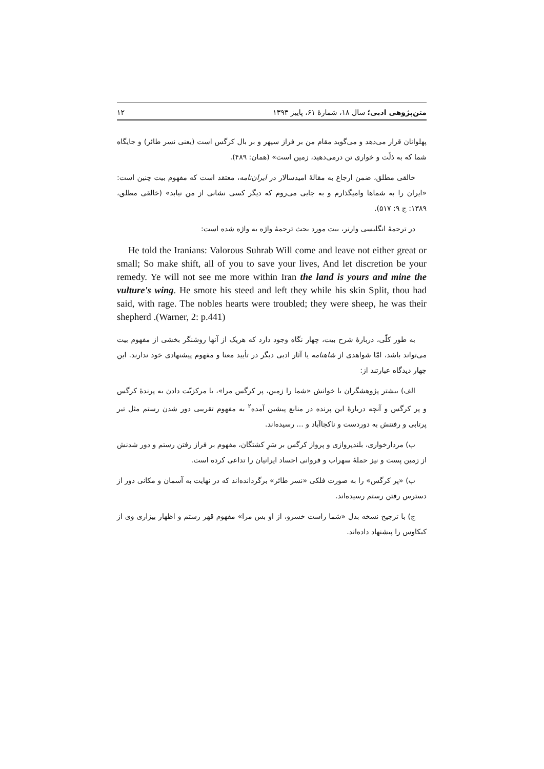متن‌پژوهی ادبی؛ سال ۱۸، شمارهٔ ۶۱، پاییز ۱۳۹۳ ۱۲
پهلوانان قرار می‌دهد و می‌گوید مقام من بر فراز سپهر و بر بال کرگس است (یعنی نسر طائر) و جایگاه شما که به ذلّت و خواری تن درمی‌دهید، زمین است» (همان: ۴۸۹).
خالقی مطلق، ضمن ارجاع به مقالهٔ امیدسالار در ایران‌نامه، معتقد است که مفهوم بیت چنین است: «ایران را به شماها وامیگذارم و به جایی می‌روم که دیگر کسی نشانی از من نیابد» (خالقی مطلق، ۱۳۸۹: ج ۹: ۵۱۷).
در ترجمهٔ انگلیسی وارنر، بیت مورد بحث ترجمهٔ واژه به واژه شده است:
He told the Iranians: Valorous Suhrab Will come and leave not either great or small; So make shift, all of you to save your lives, And let discretion be your remedy. Ye will not see me more within Iran the land is yours and mine the vulture's wing. He smote his steed and left they while his skin Split, thou had said, with rage. The nobles hearts were troubled; they were sheep, he was their shepherd .(Warner, 2: p.441)
به طور کلّی، دربارهٔ شرح بیت، چهار نگاه وجود دارد که هریک از آنها روشنگر بخشی از مفهوم بیت می‌تواند باشد، امّا شواهدی از شاهنامه یا آثار ادبی دیگر در تأیید معنا و مفهوم پیشنهادی خود ندارند. این چهار دیدگاه عبارتند از:
الف) بیشتر پژوهشگران با خوانش «شما را زمین، پر کرگس مرا»، با مرکزیّت دادن به پرندهٔ کرگس و پر کرگس و آنچه دربارهٔ این پرنده در منابع پیشین آمده<sup>۲</sup> به مفهوم تقریبی دور شدن رستم مثل تیر پرتابی و رفتنش به دوردست و ناکجاآباد و ... رسیده‌اند.
ب) مردارخواری، بلندپروازی و پرواز کرگس بر سَرِ کشتگان، مفهوم بر فراز رفتن رستم و دور شدنش از زمین پست و نیز حملهٔ سهراب و فروانی اجساد ایرانیان را تداعی کرده است.
ب) «پر کرگس» را به صورت فلکی «نسر طائر» برگردانده‌اند که در نهایت به آسمان و مکانی دور از دسترس رفتن رستم رسیده‌اند.
ج) با ترجیح نسخه بدل «شما راست خسرو، از او بس مرا» مفهوم قهر رستم و اظهار بیزاری وی از کیکاوس را پیشنهاد داده‌اند.